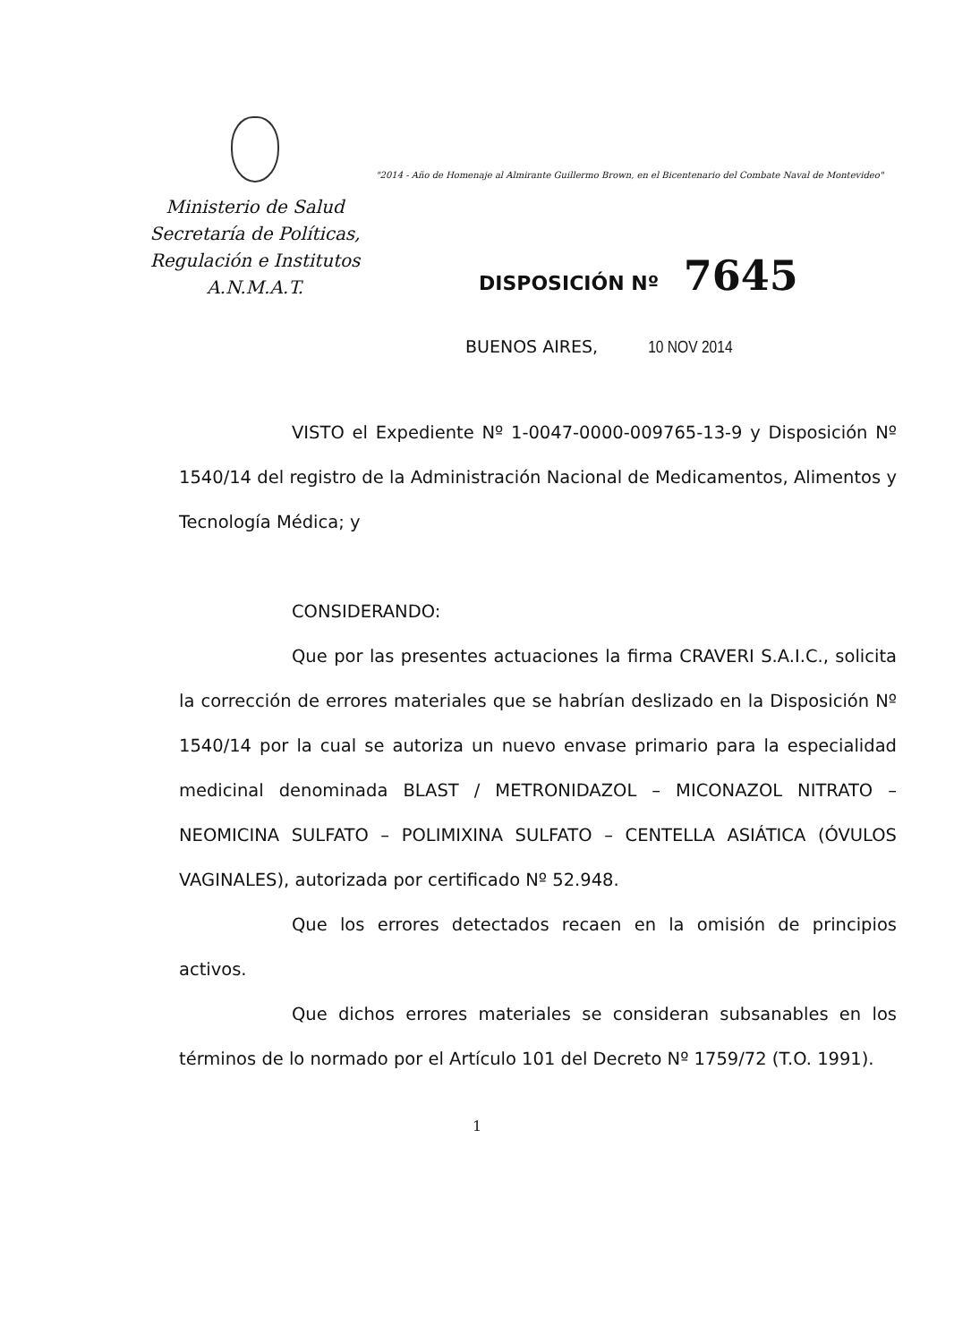Ministerio de Salud
Secretaría de Políticas,
Regulación e Institutos
A.N.M.A.T.
"2014 - Año de Homenaje al Almirante Guillermo Brown, en el Bicentenario del Combate Naval de Montevideo"
DISPOSICIÓN Nº 7645
BUENOS AIRES, 10 NOV 2014
VISTO el Expediente Nº 1-0047-0000-009765-13-9 y Disposición Nº 1540/14 del registro de la Administración Nacional de Medicamentos, Alimentos y Tecnología Médica; y
CONSIDERANDO:
Que por las presentes actuaciones la firma CRAVERI S.A.I.C., solicita la corrección de errores materiales que se habrían deslizado en la Disposición Nº 1540/14 por la cual se autoriza un nuevo envase primario para la especialidad medicinal denominada BLAST / METRONIDAZOL – MICONAZOL NITRATO – NEOMICINA SULFATO – POLIMIXINA SULFATO – CENTELLA ASIÁTICA (ÓVULOS VAGINALES), autorizada por certificado Nº 52.948.
Que los errores detectados recaen en la omisión de principios activos.
Que dichos errores materiales se consideran subsanables en los términos de lo normado por el Artículo 101 del Decreto Nº 1759/72 (T.O. 1991).
1